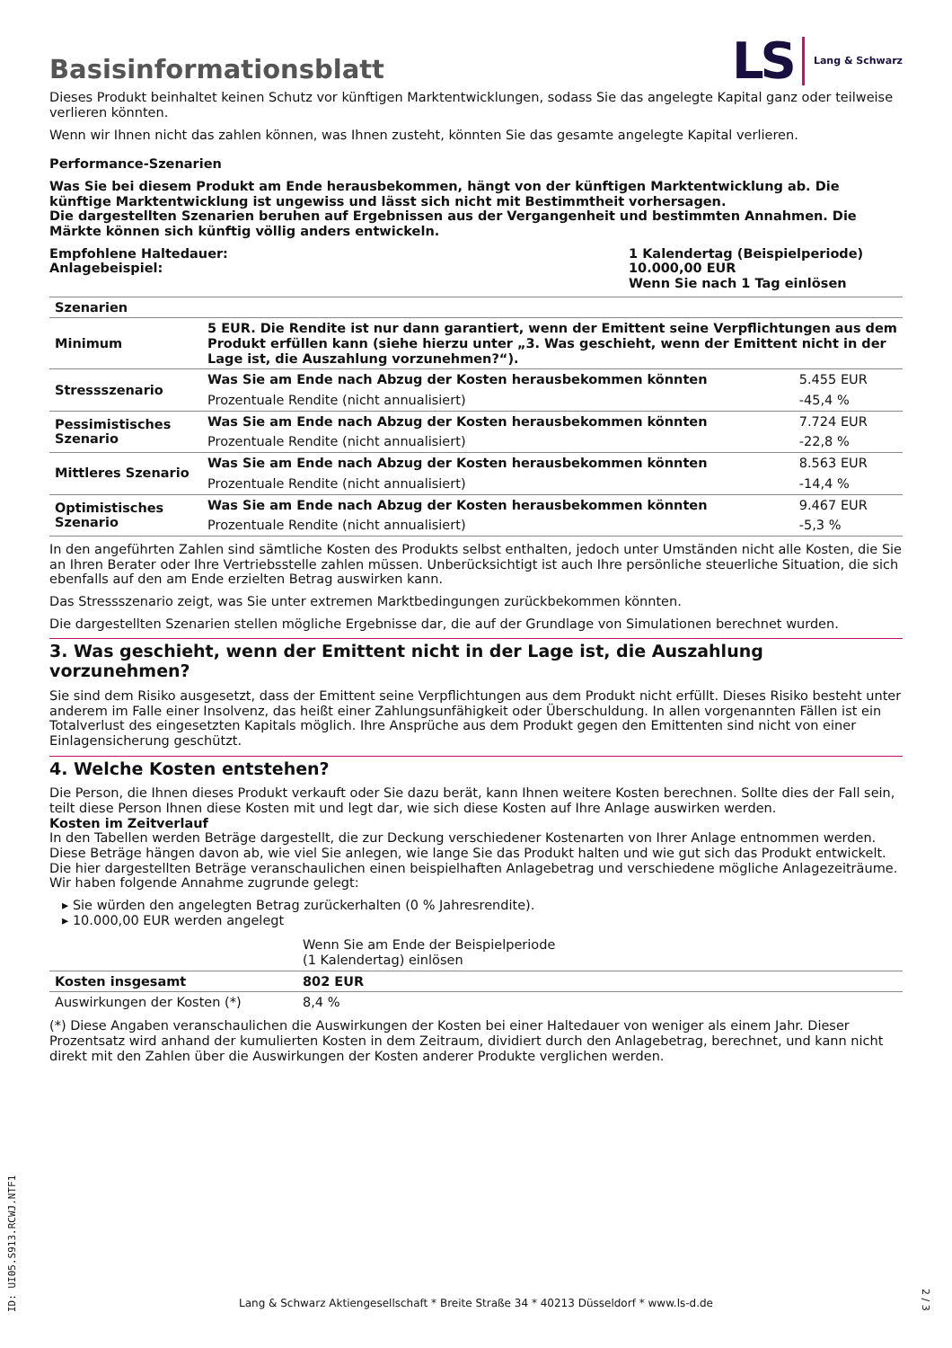Basisinformationsblatt
LS Lang & Schwarz
Dieses Produkt beinhaltet keinen Schutz vor künftigen Marktentwicklungen, sodass Sie das angelegte Kapital ganz oder teilweise verlieren könnten.
Wenn wir Ihnen nicht das zahlen können, was Ihnen zusteht, könnten Sie das gesamte angelegte Kapital verlieren.
Performance-Szenarien
Was Sie bei diesem Produkt am Ende herausbekommen, hängt von der künftigen Marktentwicklung ab. Die künftige Marktentwicklung ist ungewiss und lässt sich nicht mit Bestimmtheit vorhersagen.
Die dargestellten Szenarien beruhen auf Ergebnissen aus der Vergangenheit und bestimmten Annahmen. Die Märkte können sich künftig völlig anders entwickeln.
Empfohlene Haltedauer:
Anlagebeispiel:
1 Kalendertag (Beispielperiode)
10.000,00 EUR
Wenn Sie nach 1 Tag einlösen
| Szenarien | | |
| --- | --- | --- |
| Minimum | 5 EUR. Die Rendite ist nur dann garantiert, wenn der Emittent seine Verpflichtungen aus dem Produkt erfüllen kann (siehe hierzu unter „3. Was geschieht, wenn der Emittent nicht in der Lage ist, die Auszahlung vorzunehmen?“). | |
| Stressszenario | Was Sie am Ende nach Abzug der Kosten herausbekommen könnten | 5.455 EUR |
| | Prozentuale Rendite (nicht annualisiert) | -45,4 % |
| Pessimistisches Szenario | Was Sie am Ende nach Abzug der Kosten herausbekommen könnten | 7.724 EUR |
| | Prozentuale Rendite (nicht annualisiert) | -22,8 % |
| Mittleres Szenario | Was Sie am Ende nach Abzug der Kosten herausbekommen könnten | 8.563 EUR |
| | Prozentuale Rendite (nicht annualisiert) | -14,4 % |
| Optimistisches Szenario | Was Sie am Ende nach Abzug der Kosten herausbekommen könnten | 9.467 EUR |
| | Prozentuale Rendite (nicht annualisiert) | -5,3 % |
In den angeführten Zahlen sind sämtliche Kosten des Produkts selbst enthalten, jedoch unter Umständen nicht alle Kosten, die Sie an Ihren Berater oder Ihre Vertriebsstelle zahlen müssen. Unberücksichtigt ist auch Ihre persönliche steuerliche Situation, die sich ebenfalls auf den am Ende erzielten Betrag auswirken kann.
Das Stressszenario zeigt, was Sie unter extremen Marktbedingungen zurückbekommen könnten.
Die dargestellten Szenarien stellen mögliche Ergebnisse dar, die auf der Grundlage von Simulationen berechnet wurden.
3. Was geschieht, wenn der Emittent nicht in der Lage ist, die Auszahlung vorzunehmen?
Sie sind dem Risiko ausgesetzt, dass der Emittent seine Verpflichtungen aus dem Produkt nicht erfüllt. Dieses Risiko besteht unter anderem im Falle einer Insolvenz, das heißt einer Zahlungsunfähigkeit oder Überschuldung. In allen vorgenannten Fällen ist ein Totalverlust des eingesetzten Kapitals möglich. Ihre Ansprüche aus dem Produkt gegen den Emittenten sind nicht von einer Einlagensicherung geschützt.
4. Welche Kosten entstehen?
Die Person, die Ihnen dieses Produkt verkauft oder Sie dazu berät, kann Ihnen weitere Kosten berechnen. Sollte dies der Fall sein, teilt diese Person Ihnen diese Kosten mit und legt dar, wie sich diese Kosten auf Ihre Anlage auswirken werden.
Kosten im Zeitverlauf
In den Tabellen werden Beträge dargestellt, die zur Deckung verschiedener Kostenarten von Ihrer Anlage entnommen werden. Diese Beträge hängen davon ab, wie viel Sie anlegen, wie lange Sie das Produkt halten und wie gut sich das Produkt entwickelt. Die hier dargestellten Beträge veranschaulichen einen beispielhaften Anlagebetrag und verschiedene mögliche Anlagezeiträume.
Wir haben folgende Annahme zugrunde gelegt:
▸ Sie würden den angelegten Betrag zurückerhalten (0 % Jahresrendite).
▸ 10.000,00 EUR werden angelegt
| | Wenn Sie am Ende der Beispielperiode (1 Kalendertag) einlösen |
| Kosten insgesamt | 802 EUR |
| Auswirkungen der Kosten (*) | 8,4 % |
(*) Diese Angaben veranschaulichen die Auswirkungen der Kosten bei einer Haltedauer von weniger als einem Jahr. Dieser Prozentsatz wird anhand der kumulierten Kosten in dem Zeitraum, dividiert durch den Anlagebetrag, berechnet, und kann nicht direkt mit den Zahlen über die Auswirkungen der Kosten anderer Produkte verglichen werden.
ID: UI05.S913.RCWJ.NTF1
Lang & Schwarz Aktiengesellschaft * Breite Straße 34 * 40213 Düsseldorf * www.ls-d.de 2 / 3